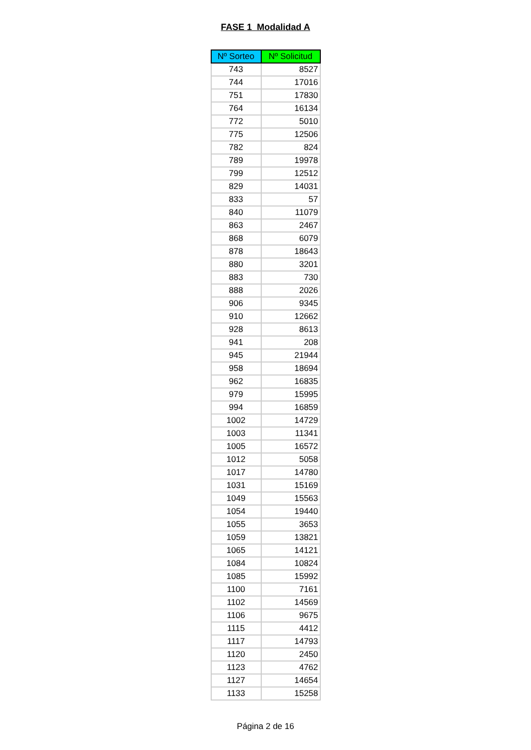FASE 1 Modalidad A
| Nº Sorteo | Nº Solicitud |
| --- | --- |
| 743 | 8527 |
| 744 | 17016 |
| 751 | 17830 |
| 764 | 16134 |
| 772 | 5010 |
| 775 | 12506 |
| 782 | 824 |
| 789 | 19978 |
| 799 | 12512 |
| 829 | 14031 |
| 833 | 57 |
| 840 | 11079 |
| 863 | 2467 |
| 868 | 6079 |
| 878 | 18643 |
| 880 | 3201 |
| 883 | 730 |
| 888 | 2026 |
| 906 | 9345 |
| 910 | 12662 |
| 928 | 8613 |
| 941 | 208 |
| 945 | 21944 |
| 958 | 18694 |
| 962 | 16835 |
| 979 | 15995 |
| 994 | 16859 |
| 1002 | 14729 |
| 1003 | 11341 |
| 1005 | 16572 |
| 1012 | 5058 |
| 1017 | 14780 |
| 1031 | 15169 |
| 1049 | 15563 |
| 1054 | 19440 |
| 1055 | 3653 |
| 1059 | 13821 |
| 1065 | 14121 |
| 1084 | 10824 |
| 1085 | 15992 |
| 1100 | 7161 |
| 1102 | 14569 |
| 1106 | 9675 |
| 1115 | 4412 |
| 1117 | 14793 |
| 1120 | 2450 |
| 1123 | 4762 |
| 1127 | 14654 |
| 1133 | 15258 |
Página 2 de 16